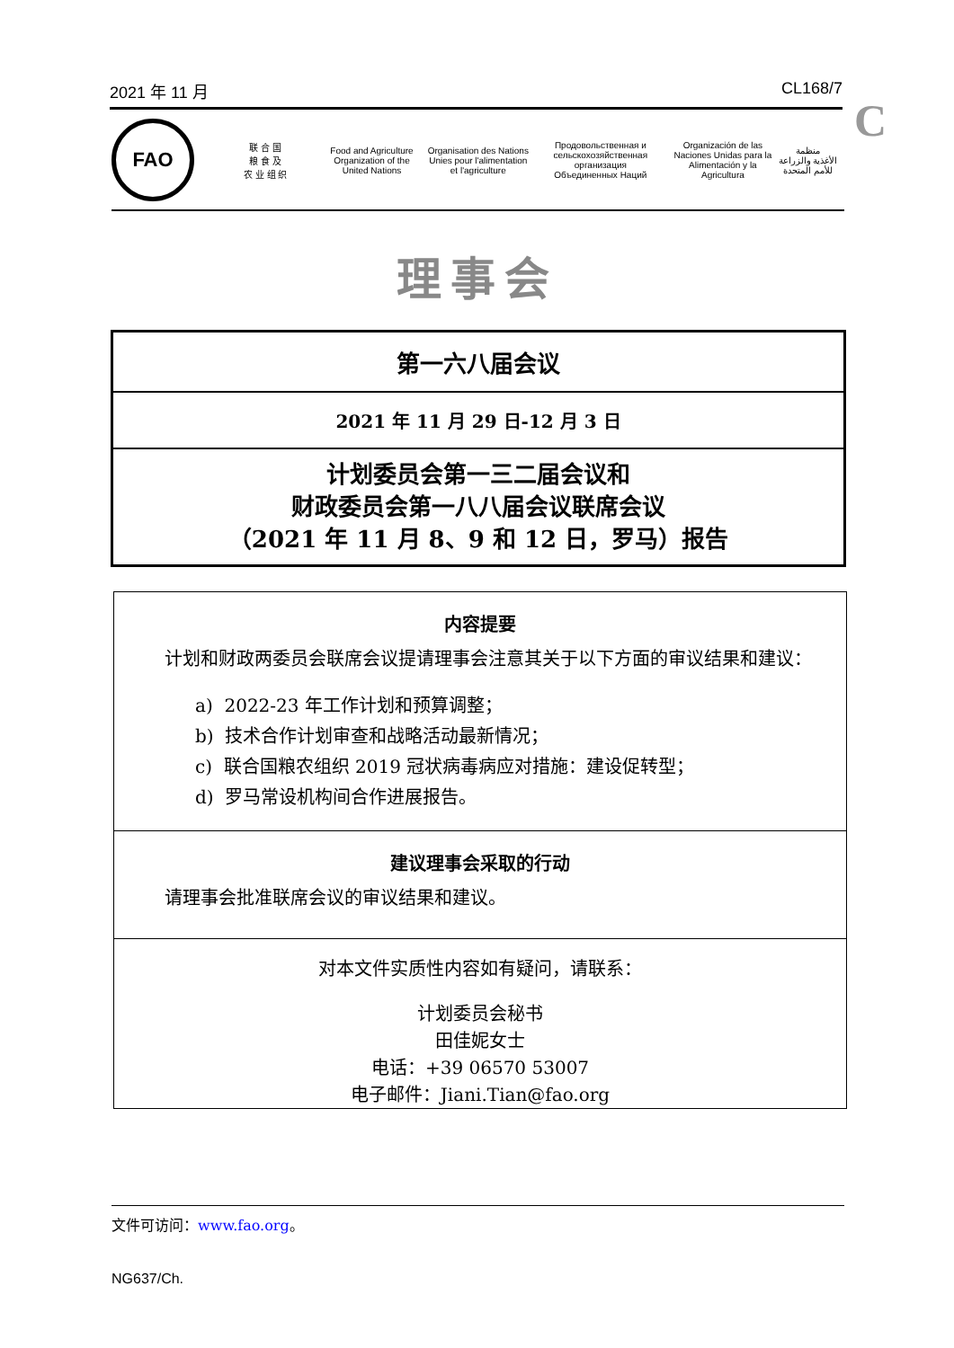2021 年 11 月 CL168/7
C
FAO
联 合 国
粮 食 及
农 业 组 织
Food and Agriculture
Organization of the
United Nations
Organisation des Nations
Unies pour l'alimentation
et l'agriculture
Продовольственная и
сельскохозяйственная организация
Объединенных Наций
Organización de las
Naciones Unidas para la
Alimentación y la Agricultura
منظمة
الأغذية والزراعة
للأمم المتحدة
理事会
第一六八届会议
2021 年 11 月 29 日-12 月 3 日
计划委员会第一三二届会议和
财政委员会第一八八届会议联席会议
（2021 年 11 月 8、9 和 12 日，罗马）报告
内容提要
计划和财政两委员会联席会议提请理事会注意其关于以下方面的审议结果和建议：
a) 2022-23 年工作计划和预算调整；
b) 技术合作计划审查和战略活动最新情况；
c) 联合国粮农组织 2019 冠状病毒病应对措施：建设促转型；
d) 罗马常设机构间合作进展报告。
建议理事会采取的行动
请理事会批准联席会议的审议结果和建议。
对本文件实质性内容如有疑问，请联系：
计划委员会秘书
田佳妮女士
电话：+39 06570 53007
电子邮件：Jiani.Tian@fao.org
文件可访问：www.fao.org。
NG637/Ch.